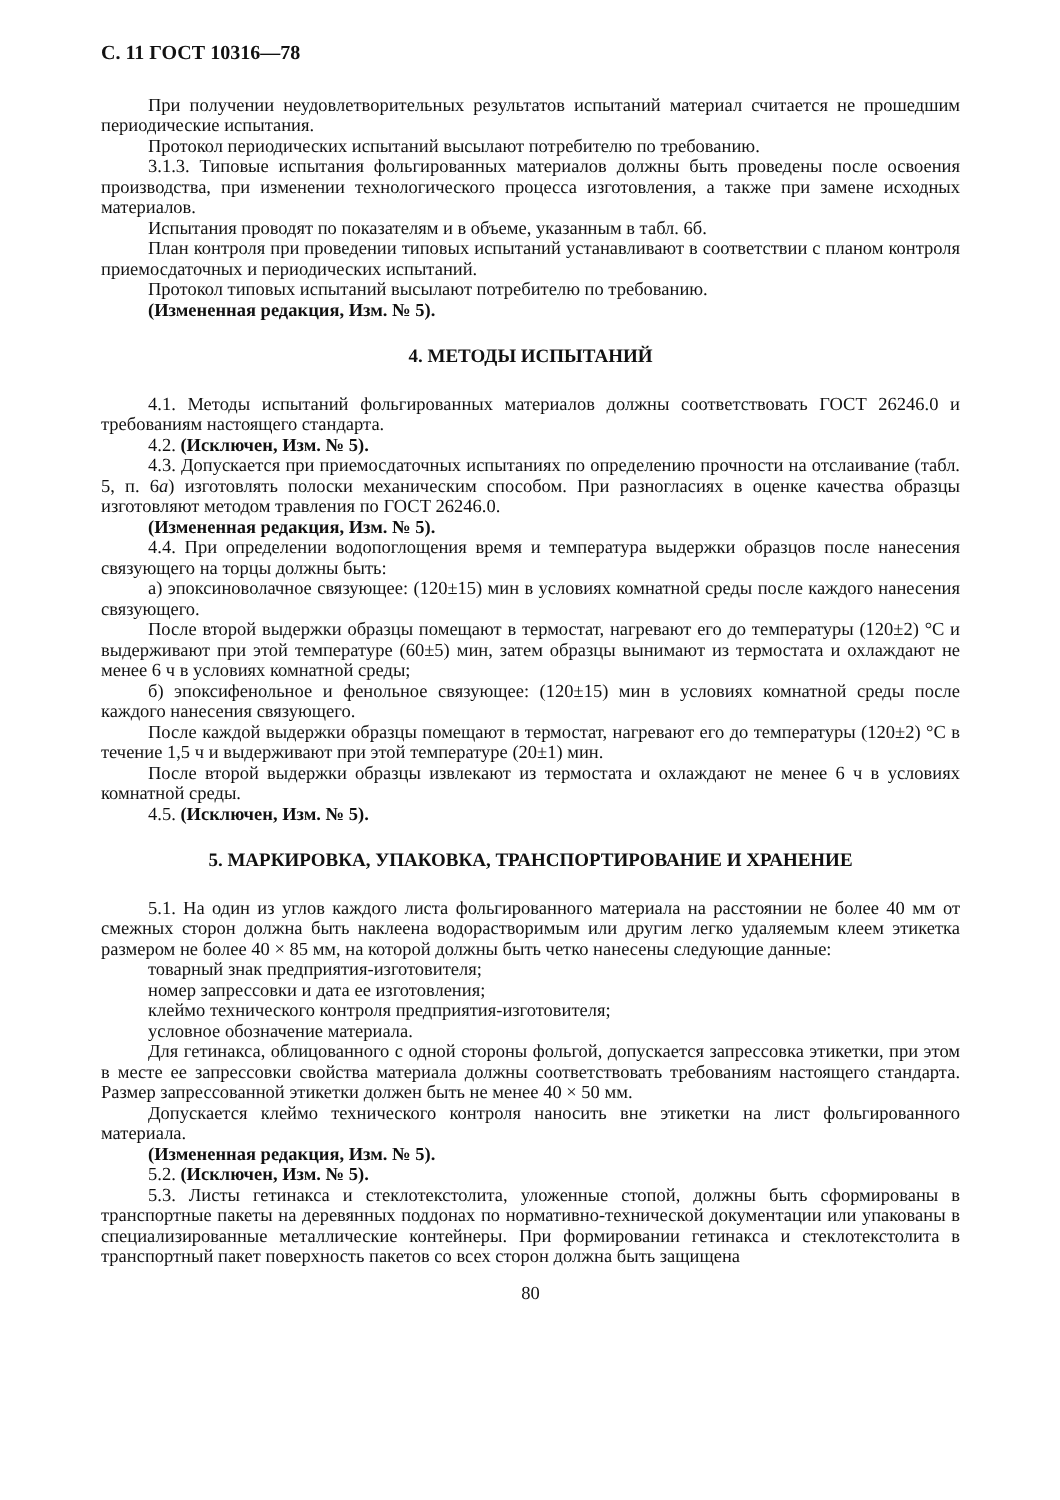С. 11 ГОСТ 10316—78
При получении неудовлетворительных результатов испытаний материал считается не прошедшим периодические испытания.
Протокол периодических испытаний высылают потребителю по требованию.
3.1.3. Типовые испытания фольгированных материалов должны быть проведены после освоения производства, при изменении технологического процесса изготовления, а также при замене исходных материалов.
Испытания проводят по показателям и в объеме, указанным в табл. 6б.
План контроля при проведении типовых испытаний устанавливают в соответствии с планом контроля приемосдаточных и периодических испытаний.
Протокол типовых испытаний высылают потребителю по требованию.
(Измененная редакция, Изм. № 5).
4. МЕТОДЫ ИСПЫТАНИЙ
4.1. Методы испытаний фольгированных материалов должны соответствовать ГОСТ 26246.0 и требованиям настоящего стандарта.
4.2. (Исключен, Изм. № 5).
4.3. Допускается при приемосдаточных испытаниях по определению прочности на отслаивание (табл. 5, п. 6а) изготовлять полоски механическим способом. При разногласиях в оценке качества образцы изготовляют методом травления по ГОСТ 26246.0.
(Измененная редакция, Изм. № 5).
4.4. При определении водопоглощения время и температура выдержки образцов после нанесения связующего на торцы должны быть:
а) эпоксиноволачное связующее: (120±15) мин в условиях комнатной среды после каждого нанесения связующего.
После второй выдержки образцы помещают в термостат, нагревают его до температуры (120±2) °С и выдерживают при этой температуре (60±5) мин, затем образцы вынимают из термостата и охлаждают не менее 6 ч в условиях комнатной среды;
б) эпоксифенольное и фенольное связующее: (120±15) мин в условиях комнатной среды после каждого нанесения связующего.
После каждой выдержки образцы помещают в термостат, нагревают его до температуры (120±2) °С в течение 1,5 ч и выдерживают при этой температуре (20±1) мин.
После второй выдержки образцы извлекают из термостата и охлаждают не менее 6 ч в условиях комнатной среды.
4.5. (Исключен, Изм. № 5).
5. МАРКИРОВКА, УПАКОВКА, ТРАНСПОРТИРОВАНИЕ И ХРАНЕНИЕ
5.1. На один из углов каждого листа фольгированного материала на расстоянии не более 40 мм от смежных сторон должна быть наклеена водорастворимым или другим легко удаляемым клеем этикетка размером не более 40 × 85 мм, на которой должны быть четко нанесены следующие данные:
товарный знак предприятия-изготовителя;
номер запрессовки и дата ее изготовления;
клеймо технического контроля предприятия-изготовителя;
условное обозначение материала.
Для гетинакса, облицованного с одной стороны фольгой, допускается запрессовка этикетки, при этом в месте ее запрессовки свойства материала должны соответствовать требованиям настоящего стандарта. Размер запрессованной этикетки должен быть не менее 40 × 50 мм.
Допускается клеймо технического контроля наносить вне этикетки на лист фольгированного материала.
(Измененная редакция, Изм. № 5).
5.2. (Исключен, Изм. № 5).
5.3. Листы гетинакса и стеклотекстолита, уложенные стопой, должны быть сформированы в транспортные пакеты на деревянных поддонах по нормативно-технической документации или упакованы в специализированные металлические контейнеры. При формировании гетинакса и стеклотекстолита в транспортный пакет поверхность пакетов со всех сторон должна быть защищена
80